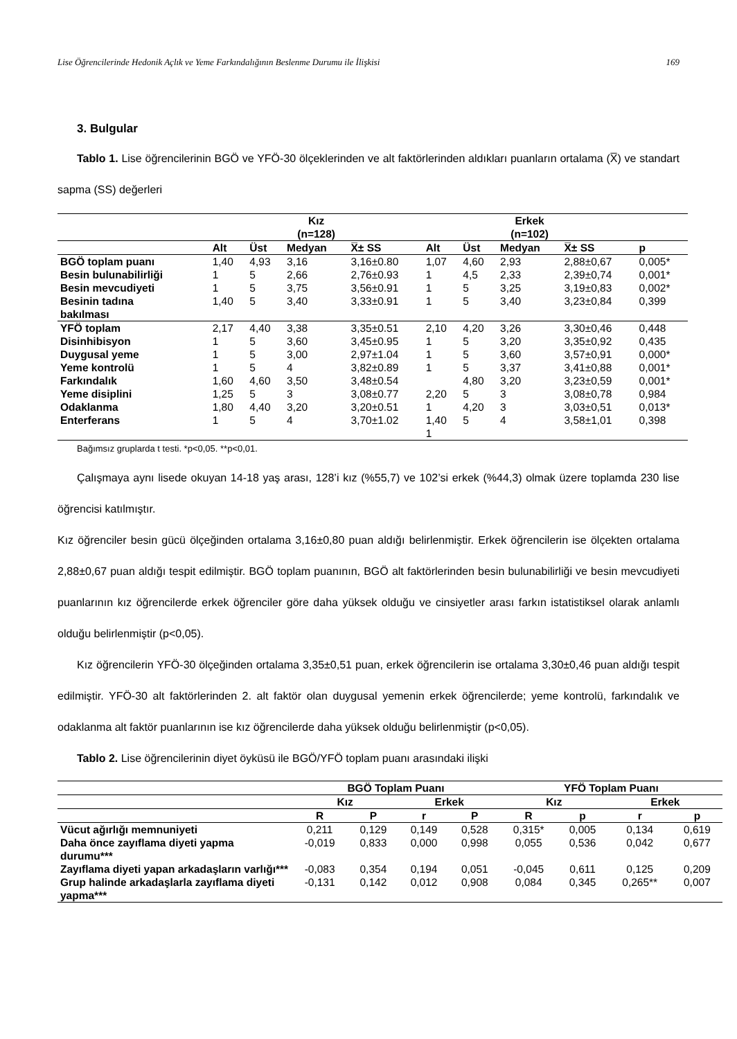Lise Öğrencilerinde Hedonik Açlık ve Yeme Farkındalığının Beslenme Durumu ile İlişkisi 169
3. Bulgular
Tablo 1. Lise öğrencilerinin BGÖ ve YFÖ-30 ölçeklerinden ve alt faktörlerinden aldıkları puanların ortalama (X̅) ve standart sapma (SS) değerleri
| | Kız (n=128) | | | | Erkek (n=102) | | | | |
| --- | --- | --- | --- | --- | --- | --- | --- | --- | --- |
| | Alt | Üst | Medyan | X̅± SS | Alt | Üst | Medyan | X̅± SS | p |
| BGÖ toplam puanı | 1,40 | 4,93 | 3,16 | 3,16±0.80 | 1,07 | 4,60 | 2,93 | 2,88±0,67 | 0,005* |
| Besin bulunabilirliği | 1 | 5 | 2,66 | 2,76±0.93 | 1 | 4,5 | 2,33 | 2,39±0,74 | 0,001* |
| Besin mevcudiyeti | 1 | 5 | 3,75 | 3,56±0.91 | 1 | 5 | 3,25 | 3,19±0,83 | 0,002* |
| Besinin tadına bakılması | 1,40 | 5 | 3,40 | 3,33±0.91 | 1 | 5 | 3,40 | 3,23±0,84 | 0,399 |
| YFÖ toplam | 2,17 | 4,40 | 3,38 | 3,35±0.51 | 2,10 | 4,20 | 3,26 | 3,30±0,46 | 0,448 |
| Disinhibisyon | 1 | 5 | 3,60 | 3,45±0.95 | 1 | 5 | 3,20 | 3,35±0,92 | 0,435 |
| Duygusal yeme | 1 | 5 | 3,00 | 2,97±1.04 | 1 | 5 | 3,60 | 3,57±0,91 | 0,000* |
| Yeme kontrolü | 1 | 5 | 4 | 3,82±0.89 | 1 | 5 | 3,37 | 3,41±0,88 | 0,001* |
| Farkındalık | 1,60 | 4,60 | 3,50 | 3,48±0.54 | | 4,80 | 3,20 | 3,23±0,59 | 0,001* |
| Yeme disiplini | 1,25 | 5 | 3 | 3,08±0.77 | 2,20 | 5 | 3 | 3,08±0,78 | 0,984 |
| Odaklanma | 1,80 | 4,40 | 3,20 | 3,20±0.51 | 1 | 4,20 | 3 | 3,03±0,51 | 0,013* |
| Enterferans | 1 | 5 | 4 | 3,70±1.02 | 1,40 1 | 5 | 4 | 3,58±1,01 | 0,398 |
Bağımsız gruplarda t testi. *p<0,05. **p<0,01.
Çalışmaya aynı lisede okuyan 14-18 yaş arası, 128’i kız (%55,7) ve 102’si erkek (%44,3) olmak üzere toplamda 230 lise öğrencisi katılmıştır.
Kız öğrenciler besin gücü ölçeğinden ortalama 3,16±0,80 puan aldığı belirlenmiştir. Erkek öğrencilerin ise ölçekten ortalama 2,88±0,67 puan aldığı tespit edilmiştir. BGÖ toplam puanının, BGÖ alt faktörlerinden besin bulunabilirliği ve besin mevcudiyeti puanlarının kız öğrencilerde erkek öğrenciler göre daha yüksek olduğu ve cinsiyetler arası farkın istatistiksel olarak anlamlı olduğu belirlenmiştir (p<0,05).
Kız öğrencilerin YFÖ-30 ölçeğinden ortalama 3,35±0,51 puan, erkek öğrencilerin ise ortalama 3,30±0,46 puan aldığı tespit edilmiştir. YFÖ-30 alt faktörlerinden 2. alt faktör olan duygusal yemenin erkek öğrencilerde; yeme kontrolü, farkındalık ve odaklanma alt faktör puanlarının ise kız öğrencilerde daha yüksek olduğu belirlenmiştir (p<0,05).
Tablo 2. Lise öğrencilerinin diyet öyküsü ile BGÖ/YFÖ toplam puanı arasındaki ilişki
| | BGÖ Toplam Puanı | | | | YFÖ Toplam Puanı | | | |
| --- | --- | --- | --- | --- | --- | --- | --- | --- |
| | Kız | | Erkek | | Kız | | Erkek | |
| | R | P | r | P | R | p | r | p |
| Vücut ağırlığı memnuniyeti | 0,211 | 0,129 | 0,149 | 0,528 | 0,315* | 0,005 | 0,134 | 0,619 |
| Daha önce zayıflama diyeti yapma durumu*** | -0,019 | 0,833 | 0,000 | 0,998 | 0,055 | 0,536 | 0,042 | 0,677 |
| Zayıflama diyeti yapan arkadaşların varlığı*** | -0,083 | 0,354 | 0,194 | 0,051 | -0,045 | 0,611 | 0,125 | 0,209 |
| Grup halinde arkadaşlarla zayıflama diyeti yapma*** | -0,131 | 0,142 | 0,012 | 0,908 | 0,084 | 0,345 | 0,265** | 0,007 |